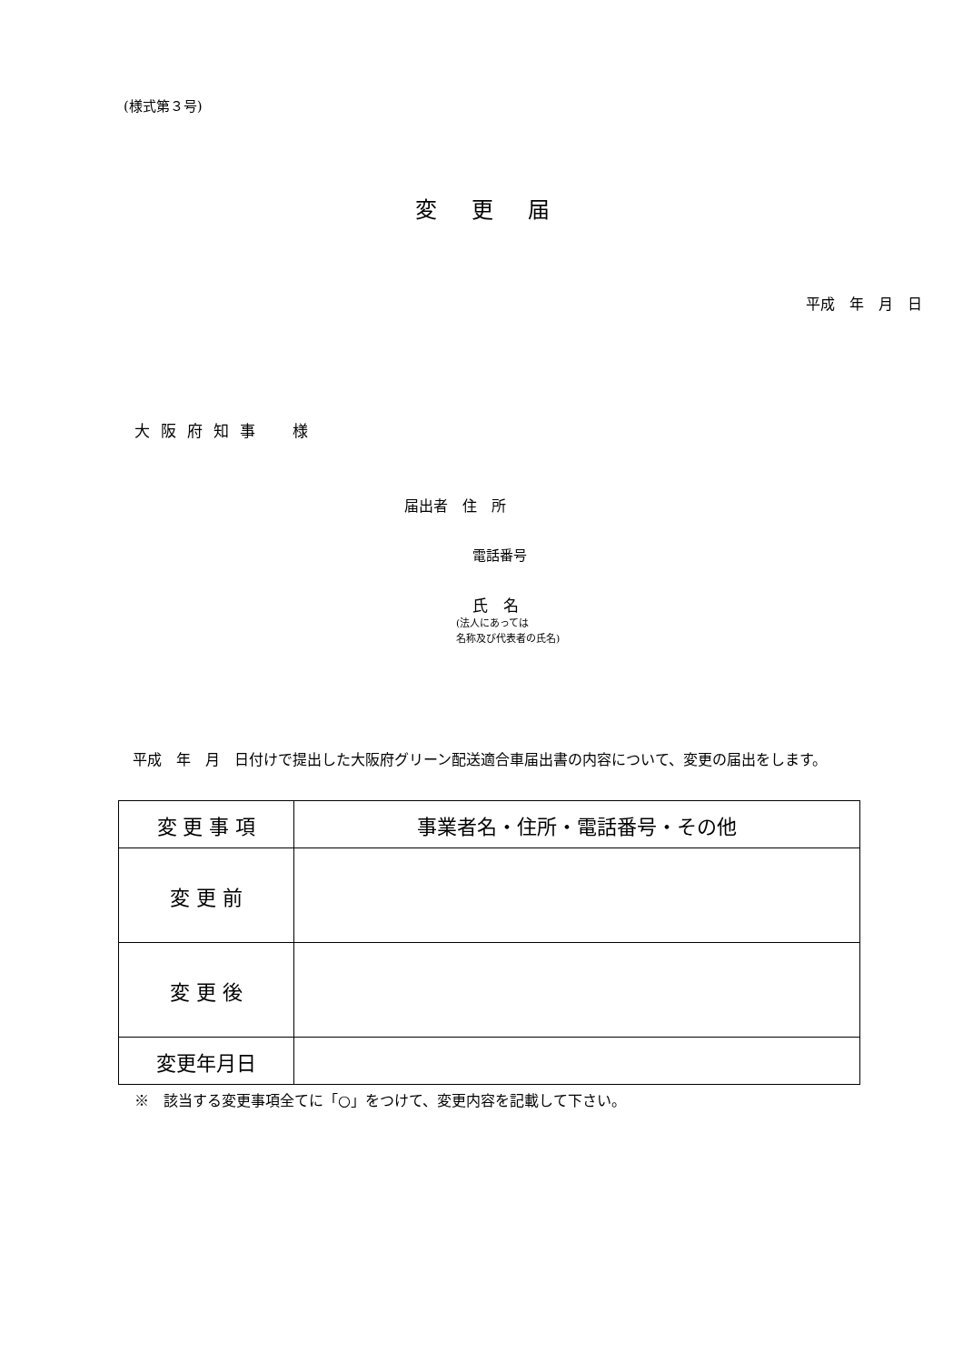(様式第３号)
変更届
平成　年　月　日
大阪府知事　様
届出者　住　所
電話番号
氏　名
(法人にあっては
名称及び代表者の氏名)
平成　年　月　日付けで提出した大阪府グリーン配送適合車届出書の内容について、変更の届出をします。
| 変 更 事 項 | 事業者名・住所・電話番号・その他 |
| 変 更 前 | |
| 変 更 後 | |
| 変更年月日 | |
※　該当する変更事項全てに「○」をつけて、変更内容を記載して下さい。